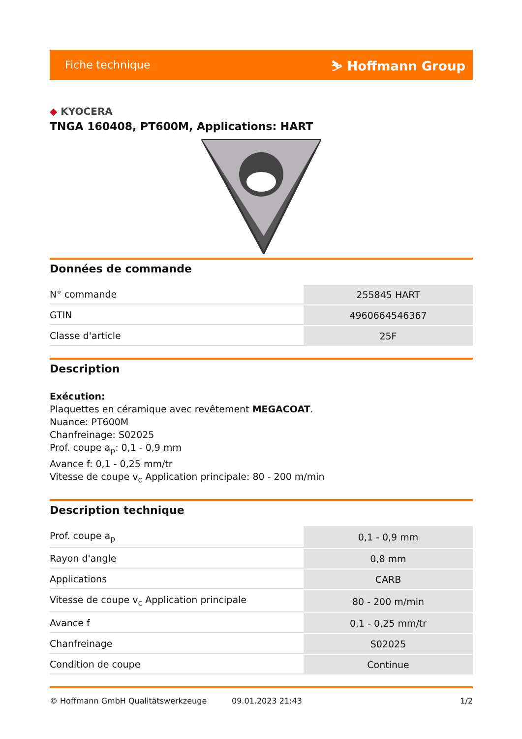Fiche technique ⛷ Hoffmann Group
◆ KYOCERA
TNGA 160408, PT600M, Applications: HART
Données de commande
| N° commande | 255845 HART |
| GTIN | 4960664546367 |
| Classe d'article | 25F |
Description
Exécution:
Plaquettes en céramique avec revêtement MEGACOAT.
Nuance: PT600M
Chanfreinage: S02025
Prof. coupe a<sub>p</sub>: 0,1 - 0,9 mm
Avance f: 0,1 - 0,25 mm/tr
Vitesse de coupe v<sub>c</sub> Application principale: 80 - 200 m/min
Description technique
| Prof. coupe a<sub>p</sub> | 0,1 - 0,9 mm |
| Rayon d'angle | 0,8 mm |
| Applications | CARB |
| Vitesse de coupe v<sub>c</sub> Application principale | 80 - 200 m/min |
| Avance f | 0,1 - 0,25 mm/tr |
| Chanfreinage | S02025 |
| Condition de coupe | Continue |
© Hoffmann GmbH Qualitätswerkzeuge 09.01.2023 21:43 1/2